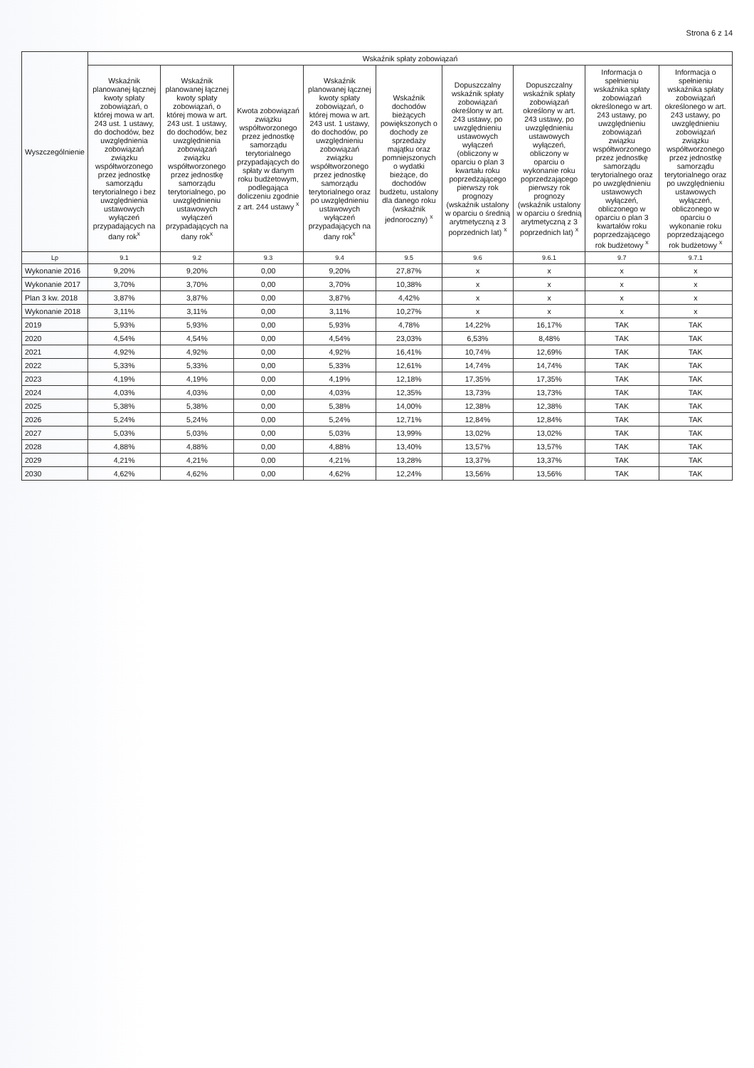Strona 6 z 14
| Wyszczególnienie | Wskaźnik spłaty zobowiązań | | | | | | | | |
| --- | --- | --- | --- | --- | --- | --- | --- | --- | --- |
| | Wskaźnik planowanej łącznej kwoty spłaty zobowiązań, o której mowa w art. 243 ust. 1 ustawy, do dochodów, bez uwzględnienia zobowiązań związku współtworzonego przez jednostkę samorządu terytorialnego i bez uwzględnienia ustawowych wyłączeń przypadających na dany rok<sup>x</sup> | Wskaźnik planowanej łącznej kwoty spłaty zobowiązań, o której mowa w art. 243 ust. 1 ustawy, do dochodów, bez uwzględnienia zobowiązań związku współtworzonego przez jednostkę samorządu terytorialnego, po uwzględnieniu ustawowych wyłączeń przypadających na dany rok<sup>x</sup> | Kwota zobowiązań związku współtworzonego przez jednostkę samorządu terytorialnego przypadających do spłaty w danym roku budżetowym, podlegająca doliczeniu zgodnie z art. 244 ustawy <sup>x</sup> | Wskaźnik planowanej łącznej kwoty spłaty zobowiązań, o której mowa w art. 243 ust. 1 ustawy, do dochodów, po uwzględnieniu zobowiązań związku współtworzonego przez jednostkę samorządu terytorialnego oraz po uwzględnieniu ustawowych wyłączeń przypadających na dany rok<sup>x</sup> | Wskaźnik dochodów bieżących powiększonych o dochody ze sprzedaży majątku oraz pomniejszonych o wydatki bieżące, do dochodów budżetu, ustalony dla danego roku (wskaźnik jednoroczny) <sup>x</sup> | Dopuszczalny wskaźnik spłaty zobowiązań określony w art. 243 ustawy, po uwzględnieniu ustawowych wyłączeń (obliczony w oparciu o plan 3 kwartału roku poprzedzającego pierwszy rok prognozy (wskaźnik ustalony w oparciu o średnią arytmetyczną z 3 poprzednich lat) <sup>x</sup> | Dopuszczalny wskaźnik spłaty zobowiązań określony w art. 243 ustawy, po uwzględnieniu ustawowych wyłączeń, obliczony w oparciu o wykonanie roku poprzedzającego pierwszy rok prognozy (wskaźnik ustalony w oparciu o średnią arytmetyczną z 3 poprzednich lat) <sup>x</sup> | Informacja o spełnieniu wskaźnika spłaty zobowiązań określonego w art. 243 ustawy, po uwzględnieniu zobowiązań związku współtworzonego przez jednostkę samorządu terytorialnego oraz po uwzględnieniu ustawowych wyłączeń, obliczonego w oparciu o plan 3 kwartałów roku poprzedzającego rok budżetowy <sup>x</sup> | Informacja o spełnieniu wskaźnika spłaty zobowiązań określonego w art. 243 ustawy, po uwzględnieniu zobowiązań związku współtworzonego przez jednostkę samorządu terytorialnego oraz po uwzględnieniu ustawowych wyłączeń, obliczonego w oparciu o wykonanie roku poprzedzającego rok budżetowy <sup>x</sup> |
| Lp | 9.1 | 9.2 | 9.3 | 9.4 | 9.5 | 9.6 | 9.6.1 | 9.7 | 9.7.1 |
| Wykonanie 2016 | 9,20% | 9,20% | 0,00 | 9,20% | 27,87% | x | x | x | x |
| Wykonanie 2017 | 3,70% | 3,70% | 0,00 | 3,70% | 10,38% | x | x | x | x |
| Plan 3 kw. 2018 | 3,87% | 3,87% | 0,00 | 3,87% | 4,42% | x | x | x | x |
| Wykonanie 2018 | 3,11% | 3,11% | 0,00 | 3,11% | 10,27% | x | x | x | x |
| 2019 | 5,93% | 5,93% | 0,00 | 5,93% | 4,78% | 14,22% | 16,17% | TAK | TAK |
| 2020 | 4,54% | 4,54% | 0,00 | 4,54% | 23,03% | 6,53% | 8,48% | TAK | TAK |
| 2021 | 4,92% | 4,92% | 0,00 | 4,92% | 16,41% | 10,74% | 12,69% | TAK | TAK |
| 2022 | 5,33% | 5,33% | 0,00 | 5,33% | 12,61% | 14,74% | 14,74% | TAK | TAK |
| 2023 | 4,19% | 4,19% | 0,00 | 4,19% | 12,18% | 17,35% | 17,35% | TAK | TAK |
| 2024 | 4,03% | 4,03% | 0,00 | 4,03% | 12,35% | 13,73% | 13,73% | TAK | TAK |
| 2025 | 5,38% | 5,38% | 0,00 | 5,38% | 14,00% | 12,38% | 12,38% | TAK | TAK |
| 2026 | 5,24% | 5,24% | 0,00 | 5,24% | 12,71% | 12,84% | 12,84% | TAK | TAK |
| 2027 | 5,03% | 5,03% | 0,00 | 5,03% | 13,99% | 13,02% | 13,02% | TAK | TAK |
| 2028 | 4,88% | 4,88% | 0,00 | 4,88% | 13,40% | 13,57% | 13,57% | TAK | TAK |
| 2029 | 4,21% | 4,21% | 0,00 | 4,21% | 13,28% | 13,37% | 13,37% | TAK | TAK |
| 2030 | 4,62% | 4,62% | 0,00 | 4,62% | 12,24% | 13,56% | 13,56% | TAK | TAK |